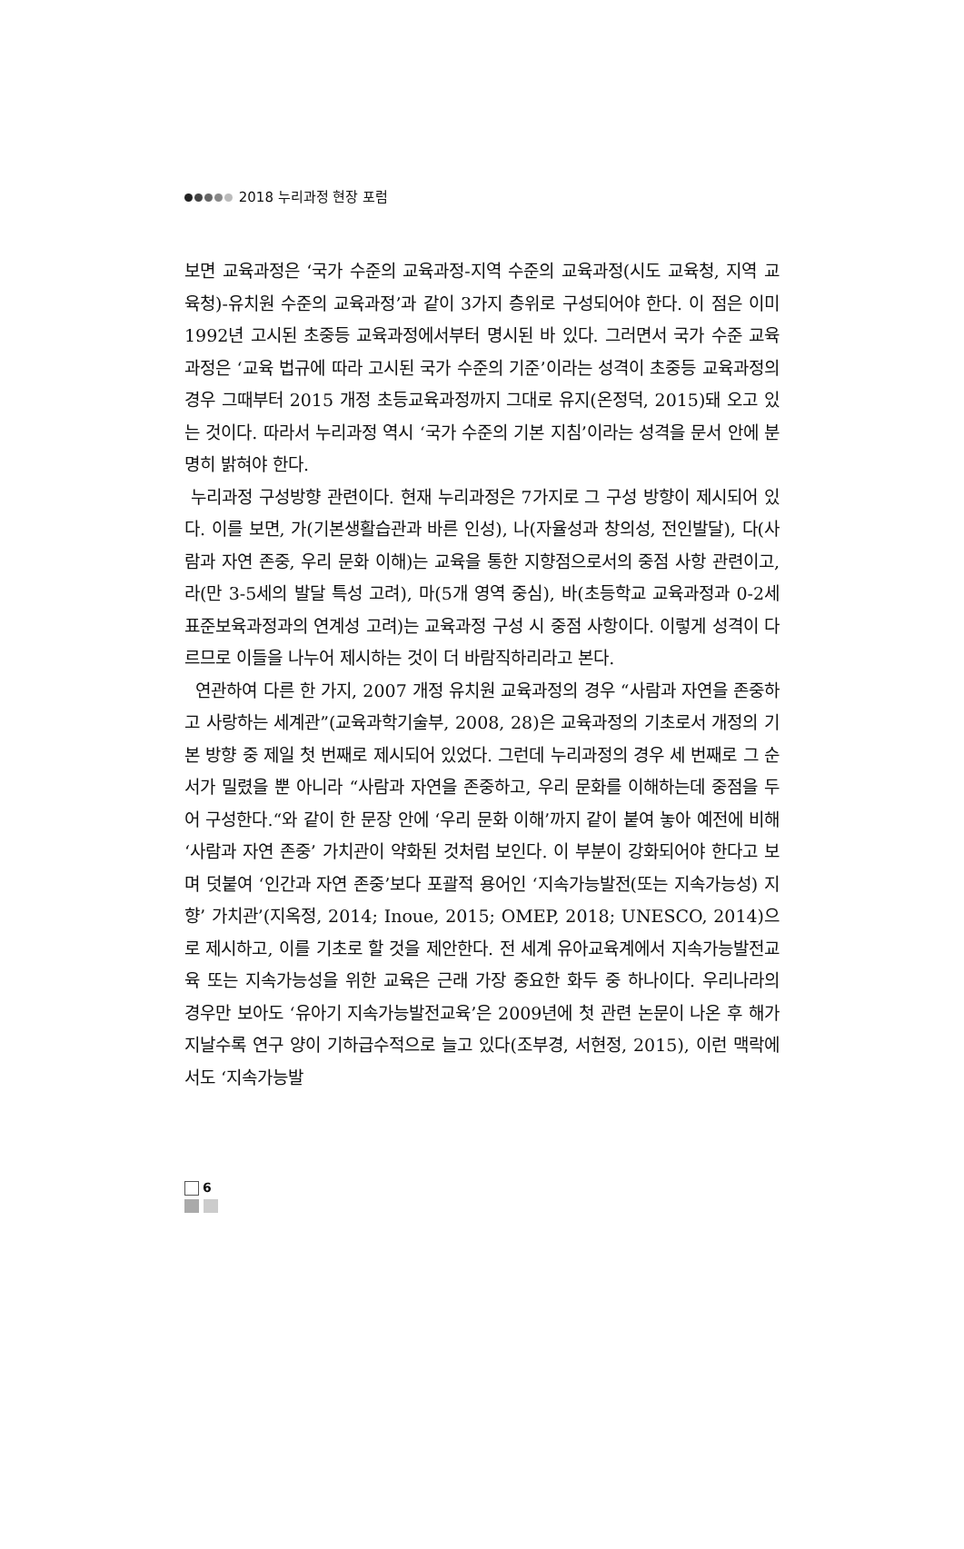2018 누리과정 현장 포럼
보면 교육과정은 ‘국가 수준의 교육과정-지역 수준의 교육과정(시도 교육청, 지역 교육청)-유치원 수준의 교육과정’과 같이 3가지 층위로 구성되어야 한다. 이 점은 이미 1992년 고시된 초중등 교육과정에서부터 명시된 바 있다. 그러면서 국가 수준 교육과정은 ‘교육 법규에 따라 고시된 국가 수준의 기준’이라는 성격이 초중등 교육과정의 경우 그때부터 2015 개정 초등교육과정까지 그대로 유지(온정덕, 2015)돼 오고 있는 것이다. 따라서 누리과정 역시 ‘국가 수준의 기본 지침’이라는 성격을 문서 안에 분명히 밝혀야 한다.
누리과정 구성방향 관련이다. 현재 누리과정은 7가지로 그 구성 방향이 제시되어 있다. 이를 보면, 가(기본생활습관과 바른 인성), 나(자율성과 창의성, 전인발달), 다(사람과 자연 존중, 우리 문화 이해)는 교육을 통한 지향점으로서의 중점 사항 관련이고, 라(만 3-5세의 발달 특성 고려), 마(5개 영역 중심), 바(초등학교 교육과정과 0-2세 표준보육과정과의 연계성 고려)는 교육과정 구성 시 중점 사항이다. 이렇게 성격이 다르므로 이들을 나누어 제시하는 것이 더 바람직하리라고 본다.
연관하여 다른 한 가지, 2007 개정 유치원 교육과정의 경우 “사람과 자연을 존중하고 사랑하는 세계관”(교육과학기술부, 2008, 28)은 교육과정의 기초로서 개정의 기본 방향 중 제일 첫 번째로 제시되어 있었다. 그런데 누리과정의 경우 세 번째로 그 순서가 밀렸을 뿐 아니라 “사람과 자연을 존중하고, 우리 문화를 이해하는데 중점을 두어 구성한다.“와 같이 한 문장 안에 ‘우리 문화 이해’까지 같이 붙여 놓아 예전에 비해 ‘사람과 자연 존중’ 가치관이 약화된 것처럼 보인다. 이 부분이 강화되어야 한다고 보며 덧붙여 ‘인간과 자연 존중’보다 포괄적 용어인 ‘지속가능발전(또는 지속가능성) 지향’ 가치관’(지옥정, 2014; Inoue, 2015; OMEP, 2018; UNESCO, 2014)으로 제시하고, 이를 기초로 할 것을 제안한다. 전 세계 유아교육계에서 지속가능발전교육 또는 지속가능성을 위한 교육은 근래 가장 중요한 화두 중 하나이다. 우리나라의 경우만 보아도 ‘유아기 지속가능발전교육’은 2009년에 첫 관련 논문이 나온 후 해가 지날수록 연구 양이 기하급수적으로 늘고 있다(조부경, 서현정, 2015), 이런 맥락에서도 ‘지속가능발
6